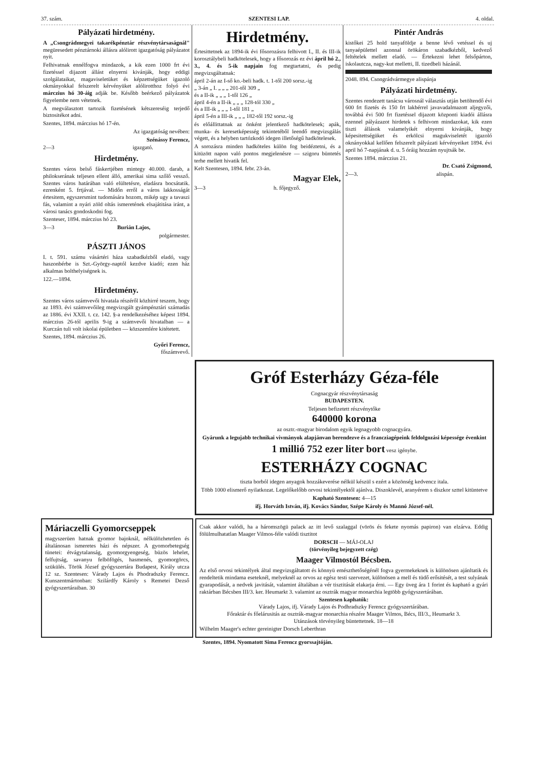37. szám. SZENTESI LAP. 4. oldal.
Pályázati hirdetmény.
A „Csongrádmegyei takarékpénztár részvénytársaságnál" megüresedett pénztárnoki állásra alólirott igazgatóság pályázatot nyit.
Felhivatnak ennélfogva mindazok, a kik ezen 1000 frt évi fizetéssel dijazott állást elnyerni kivánják, hogy eddigi szolgálataikat, magaviseletüket és képzettségüket igazoló okmányokkal felszerelt kérvényüket alólirotthoz folyó évi márczius hó 30-áig adják be. Később beérkező pályázatok figyelembe nem vétetnek.
A megválasztott tartozik fizetésének kétszereséig terjedő biztositékot adni.
Szentes, 1894. márczius hó 17-én.
Az igazgatóság nevében:
Szénássy Ferencz,
2—3 igazgató.
Hirdetmény.
Szentes város belső fáskertjében mintegy 40.000. darab, a philokserának teljesen ellent álló, amerikai sima szőlő vessző. Szentes város határában való elültetésre, eladásra bocsátatik. ezrenként 5. frtjával. — Midőn erről a város lakkosságát értesitem, egyszersmint tudomására hozom, mikép ugy a tavaszi fás, valamint a nyári zöld oltás ismeretének elsajátitása iránt, a városi tanács gondoskodni fog.
Szenteser, 1894. márczius hó 23.
3—3 Burián Lajos,
polgármester.
PÁSZTI JÁNOS
I. t. 591. számu vásártéri háza szabadkézből eladó, vagy haszonbérbe is Szt.-György-naptól kezdve kiadó; ezen ház alkalmas bolthelyiségnek is.
122.—1894.
Hirdetmény.
Szentes város számvevői hivatala részéről közhirré teszem, hogy az 1893. évi számvevőileg megvizsgált gyámpénztári számadás az 1886. évi XXII. t. cz. 142. §-a rendelkezéséhez képest 1894. márczius 26-tól aprilis 9-ig a számvevői hivatalban — a Kurczán tuli volt iskolai épületben — közszemlére kitétetett.
Szentes, 1894. márczius 26.
Győri Ferencz,
főszámvevő.
Hirdetmény.
Értesittetnek az 1894-ik évi fősorozásra felhivott I., II. és III-ik korosztálybeli hadkötelesek, hogy a fősorozás ez évi ápril hó 2., 3., 4. és 5-ik napjain fog megtartatni, és pedig megvizsgáltatnak:
ápril 2-án az I-ső ko.-beli hadk. t. 1-től 200 sorsz.-ig
„ 3-án „ I. „ „ „ 201-től 309 „
és a II-ik „ „ „ 1-től 126 „
ápril 4-én a II-ik „ „ „ 128-tól 330 „
és a III-ik „ „ „ 1-től 181 „
ápril 5-én a III-ik „ „ „ 182-től 192 sorsz.-ig
és előállittatnak az önként jelentkező hadkötelesek; apák, munka- és keresetképesség tekintetéből leendő megvizsgálás végett, és a helyben tartózkodó idegen illetőségű hadkötelesek.
A sorozásra minden hadköteles külön fog beidéztetni, és a kitüzött napon való pontos megjelenésre — szigoru büntetés terhe mellett hivatik fel.
Kelt Szentesen, 1894. febr. 23-án.
Magyar Elek,
3—3 h. főjegyző.
Pintér András
kistőkei 25 hold tanyaföldje a benne lévő vetéssel és uj tanyaépülettel azonnal örökáron szabadkézből, kedvező feltételek mellett eladó. — Értekezni lehet felsőpárton, iskolautcza, nagy-kut melletti, II. tizedbeli házánál.
2048. 894. Csongrádvármegye alispánja
Pályázati hirdetmény.
Szentes rendezett tanácsu városnál választás utján betöltendő évi 600 frt fizetés és 150 frt lakbérrel javavadalmazott aljegyzői, továbbá évi 500 frt fizetéssel dijazott központi kiadói állásra ezennel pályázazot hirdetek s felhivom mindazokat, kik ezen tiszti állások valamelyikét elnyerni kivánják, hogy képesitettségüket és erkölcsi magukviseletét igazoló oknányokkal kellően felszerelt pályázati kérvényeiket 1894. évi april hó 7-napjának d. u. 5 óráig hozzám nyujtsák be.
Szentes 1894. márczius 21.
Dr. Csató Zsigmond,
2—3. alispán.
Gróf Esterházy Géza-féle
Cognacgyár részvénytársaság
BUDAPESTEN.
Teljesen befizetett részvénytőke
640000 korona
az osztr.-magyar birodalom egyik legnagyobb cognacgyára.
Gyárunk a legujabb technikai vivmányok alapjánvan berendezve és a francziagépeink feldolgozási képessége évenkint
1 millió 752 ezer liter bort vesz igénybe.
ESTERHÁZY COGNAC
tiszta borból idegen anyagok hozzákeverése nélkül készül s ezért a közönség kedvencz itala.
Több 1000 elismerő nyilatkozat. Legelőkelőbb orvosi tekintélyektől ajánlva. Diszoklevél, aranyérem s diszkor szttel kitüntetve
Kapható Szentesen: 4—15
ifj. Horváth István, ifj. Kovács Sándor, Szépe Károly és Mannó József-nél.
Máriaczelli Gyomorcseppek
magyszerüen hatnak gyomor bajoknál, nélkülözhetetlen és általánosan ismeretes házi és népszer. A gyomorbetegség tünetei: étvágytalanság, gyomorgyengeség, büzös lehelet, felfujtság, savanyu felböfögés, hasmenés, gyomorgörcs, szükülés. Török József gyógyszertára Budapest, Király utcza 12 sz. Szentesen: Várady Lajos és Phodradszky Ferencz. Kunszentmártonban: Szilárdfy Károly s Remetei Dezső gyógyszertáraiban. 30
Csak akkor valódi, ha a háromszögü palack az itt levő szalaggal (vörös és fekete nyomás papiron) van elzárva. Eddig fölülmulhatatlan Maager Vilmos-féle valódi tisztitot
DORSCH — MÁJ-OLAJ
(törvényileg bejegyzett czég)
Maager Vilmostól Bécsben.
Az első orvosi tekintélyek által megvizsgáltatott és könnyü emészthetőségénél fogva gyermekeknek is különösen ajánltatik és rendeltetik mindama eseteknél, melyeknél az orvos az egész testi szervezet, különösen a mell és tüdő erősitését, a test sulyának gyarapodását, a nedvek javitását, valamint általában a vér tisztitását elakarja érni. — Egy üveg ára 1 forint és kapható a gyári raktárban Bécsben III/3. ker. Heumarkt 3. valamint az osztrák magyar monarchia legtöbb gyógyszertárában.
Szentesen kaphatók:
Várady Lajos, ifj. Várady Lajos és Podhradszky Ferencz gyógyszertárában.
Főraktár és főelárusitás az osztrák-magyar monarchia részére Maager Vilmos, Bécs, III/3., Heumarkt 3.
Utánzások törvényileg büntettetnek. 18—18
Wilhelm Maager's echter gereinigter Dorsch Leberthran
Szentes, 1894. Nyomatott Sima Ferencz gyorssajtóján.